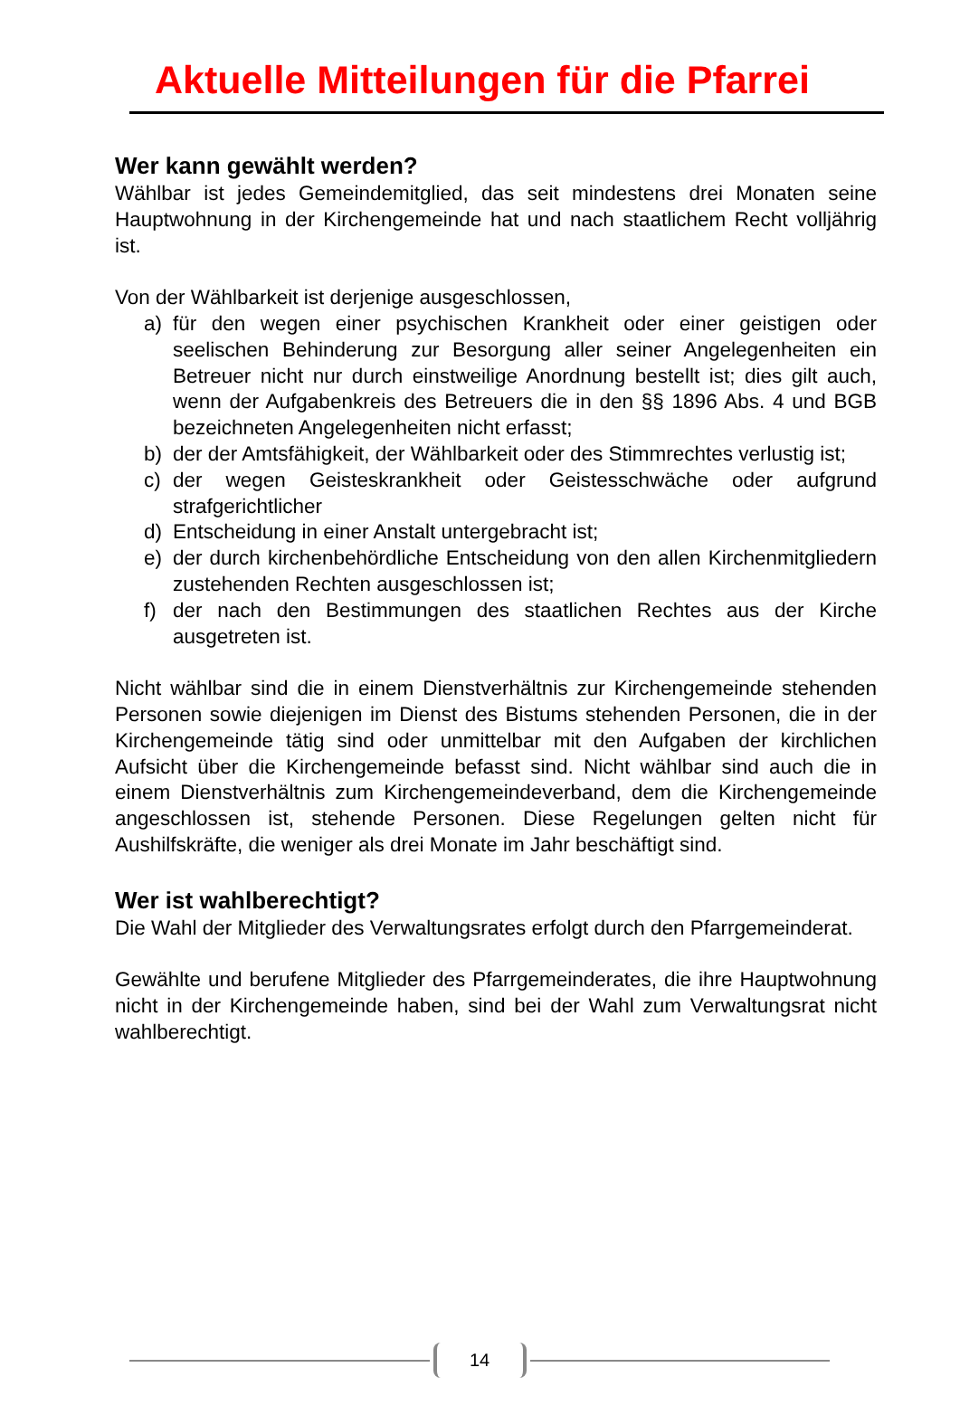Aktuelle Mitteilungen für die Pfarrei
Wer kann gewählt werden?
Wählbar ist jedes Gemeindemitglied, das seit mindestens drei Monaten seine Hauptwohnung in der Kirchengemeinde hat und nach staatlichem Recht volljährig ist.
Von der Wählbarkeit ist derjenige ausgeschlossen,
a) für den wegen einer psychischen Krankheit oder einer geistigen oder seelischen Behinderung zur Besorgung aller seiner Angelegenheiten ein Betreuer nicht nur durch einstweilige Anordnung bestellt ist; dies gilt auch, wenn der Aufgabenkreis des Betreuers die in den §§ 1896 Abs. 4 und BGB bezeichneten Angelegenheiten nicht erfasst;
b) der der Amtsfähigkeit, der Wählbarkeit oder des Stimmrechtes verlustig ist;
c) der wegen Geisteskrankheit oder Geistesschwäche oder aufgrund strafgerichtlicher
d) Entscheidung in einer Anstalt untergebracht ist;
e) der durch kirchenbehördliche Entscheidung von den allen Kirchenmitgliedern zustehenden Rechten ausgeschlossen ist;
f) der nach den Bestimmungen des staatlichen Rechtes aus der Kirche ausgetreten ist.
Nicht wählbar sind die in einem Dienstverhältnis zur Kirchengemeinde stehenden Personen sowie diejenigen im Dienst des Bistums stehenden Personen, die in der Kirchengemeinde tätig sind oder unmittelbar mit den Aufgaben der kirchlichen Aufsicht über die Kirchengemeinde befasst sind. Nicht wählbar sind auch die in einem Dienstverhältnis zum Kirchengemeindeverband, dem die Kirchengemeinde angeschlossen ist, stehende Personen. Diese Regelungen gelten nicht für Aushilfskräfte, die weniger als drei Monate im Jahr beschäftigt sind.
Wer ist wahlberechtigt?
Die Wahl der Mitglieder des Verwaltungsrates erfolgt durch den Pfarrgemeinderat.
Gewählte und berufene Mitglieder des Pfarrgemeinderates, die ihre Hauptwohnung nicht in der Kirchengemeinde haben, sind bei der Wahl zum Verwaltungsrat nicht wahlberechtigt.
14